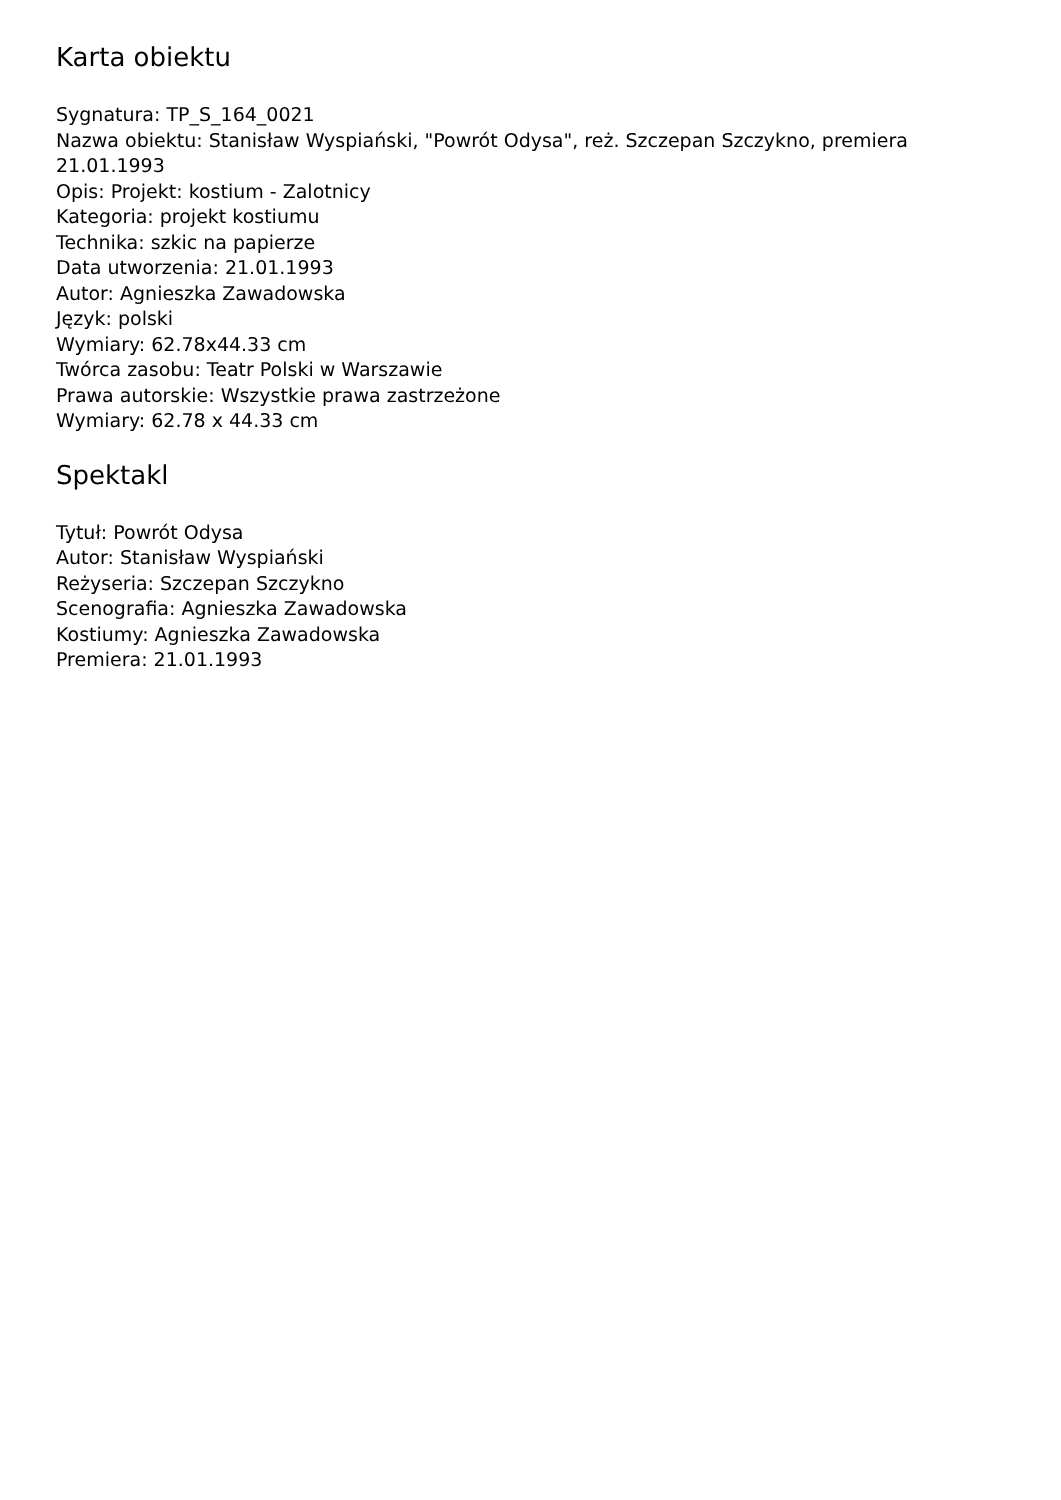Karta obiektu
Sygnatura: TP_S_164_0021
Nazwa obiektu: Stanisław Wyspiański, "Powrót Odysa", reż. Szczepan Szczykno, premiera 21.01.1993
Opis: Projekt: kostium - Zalotnicy
Kategoria: projekt kostiumu
Technika: szkic na papierze
Data utworzenia: 21.01.1993
Autor: Agnieszka Zawadowska
Język: polski
Wymiary: 62.78x44.33 cm
Twórca zasobu: Teatr Polski w Warszawie
Prawa autorskie: Wszystkie prawa zastrzeżone
Wymiary: 62.78 x 44.33 cm
Spektakl
Tytuł: Powrót Odysa
Autor: Stanisław Wyspiański
Reżyseria: Szczepan Szczykno
Scenografia: Agnieszka Zawadowska
Kostiumy: Agnieszka Zawadowska
Premiera: 21.01.1993